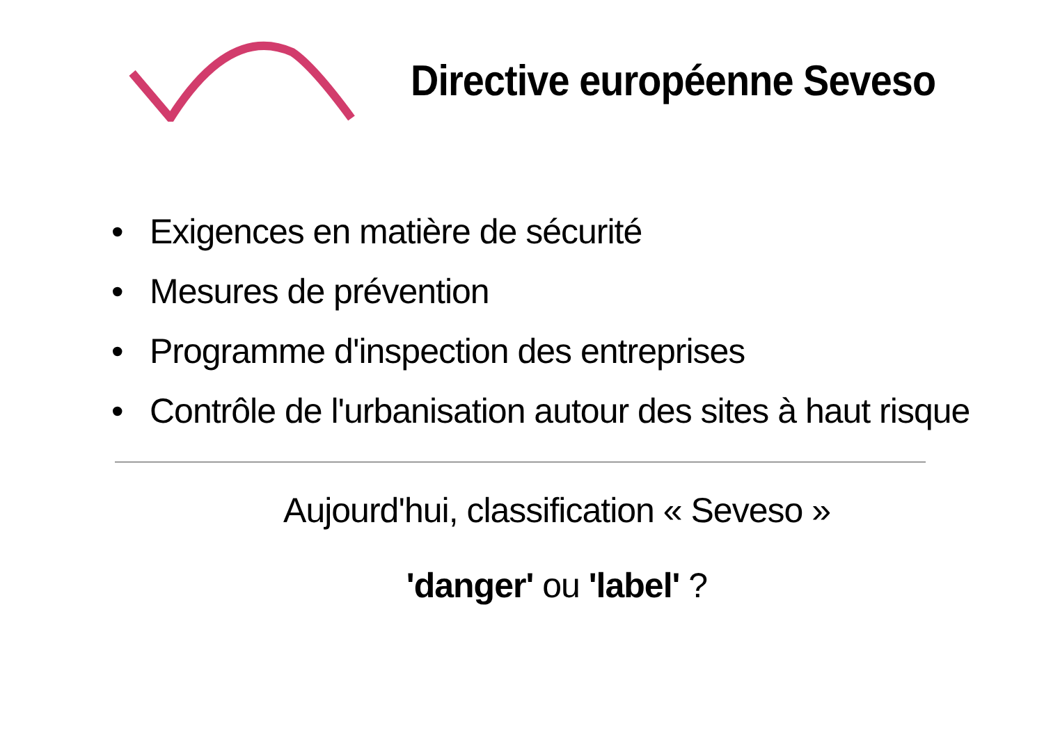Directive européenne Seveso
• Exigences en matière de sécurité
• Mesures de prévention
• Programme d'inspection des entreprises
• Contrôle de l'urbanisation autour des sites à haut risque
Aujourd'hui, classification « Seveso »
'danger' ou 'label' ?